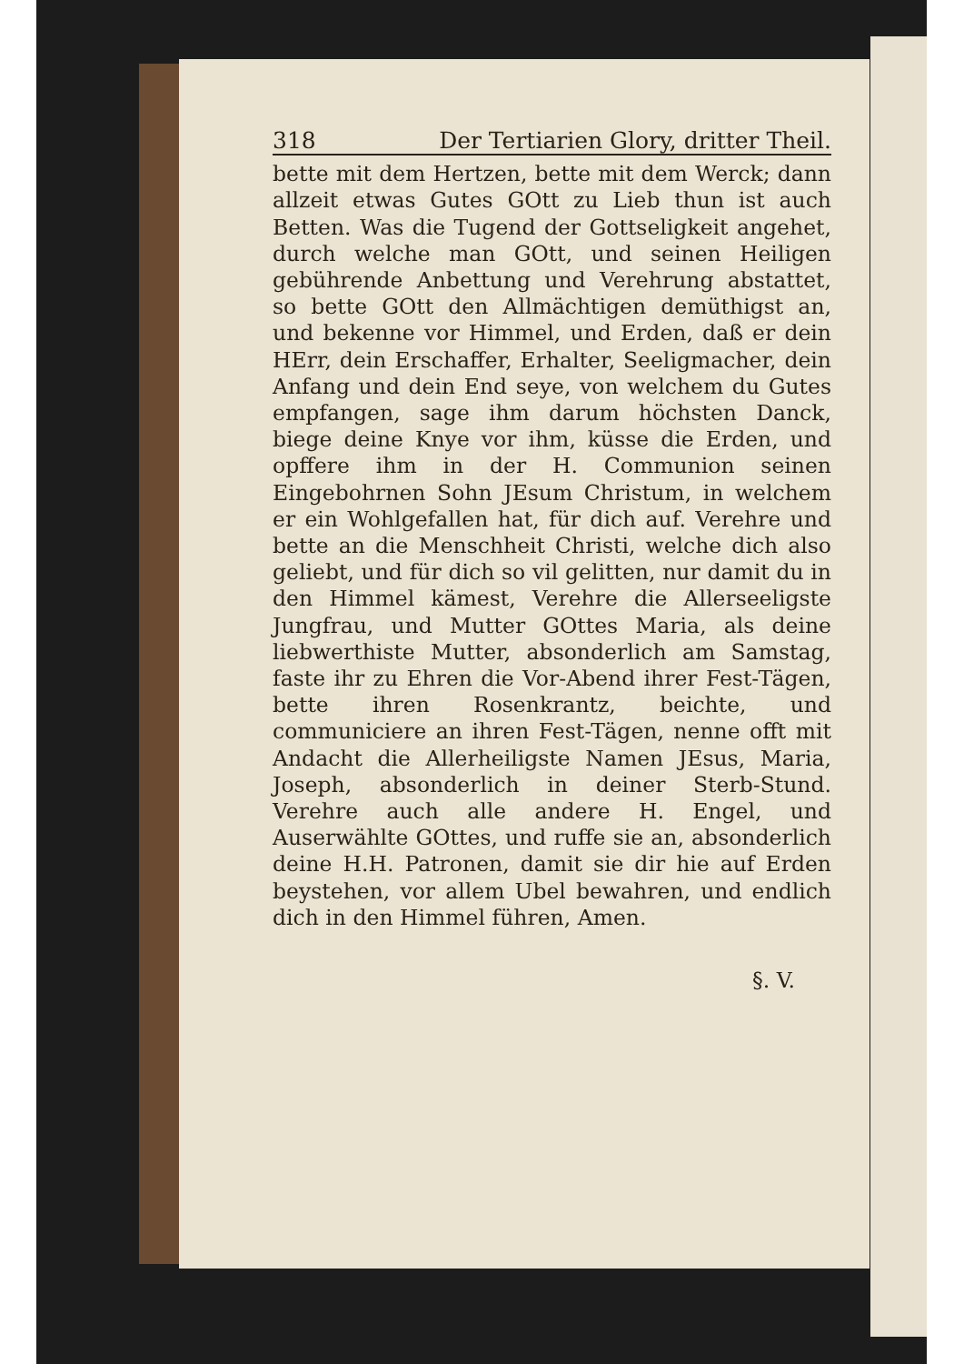318 Der Tertiarien Glory, dritter Theil.
bette mit dem Hertzen, bette mit dem Werck; dann allzeit etwas Gutes GOtt zu Lieb thun ist auch Betten. Was die Tugend der Gottseligkeit angehet, durch welche man GOtt, und seinen Heiligen gebührende Anbettung und Verehrung abstattet, so bette GOtt den Allmächtigen demüthigst an, und bekenne vor Himmel, und Erden, daß er dein HErr, dein Erschaffer, Erhalter, Seeligmacher, dein Anfang und dein End seye, von welchem du Gutes empfangen, sage ihm darum höchsten Danck, biege deine Knye vor ihm, küsse die Erden, und opffere ihm in der H. Communion seinen Eingebohrnen Sohn JEsum Christum, in welchem er ein Wohlgefallen hat, für dich auf. Verehre und bette an die Menschheit Christi, welche dich also geliebt, und für dich so vil gelitten, nur damit du in den Himmel kämest, Verehre die Allerseeligste Jungfrau, und Mutter GOttes Maria, als deine liebwerthiste Mutter, absonderlich am Samstag, faste ihr zu Ehren die Vor-Abend ihrer Fest-Tägen, bette ihren Rosenkrantz, beichte, und communiciere an ihren Fest-Tägen, nenne offt mit Andacht die Allerheiligste Namen JEsus, Maria, Joseph, absonderlich in deiner Sterb-Stund. Verehre auch alle andere H. Engel, und Auserwählte GOttes, und ruffe sie an, absonderlich deine H.H. Patronen, damit sie dir hie auf Erden beystehen, vor allem Ubel bewahren, und endlich dich in den Himmel führen, Amen.
§. V.